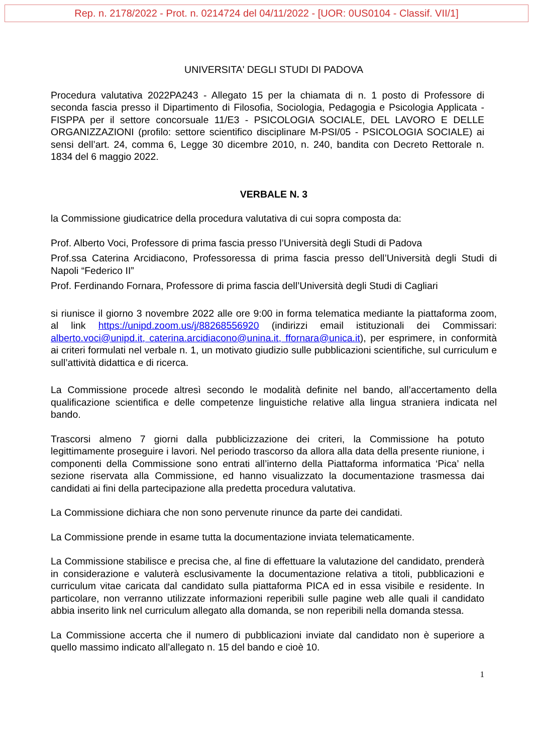Rep. n. 2178/2022 - Prot. n. 0214724 del 04/11/2022 - [UOR: 0US0104 - Classif. VII/1]
UNIVERSITA' DEGLI STUDI DI PADOVA
Procedura valutativa 2022PA243 - Allegato 15 per la chiamata di n. 1 posto di Professore di seconda fascia presso il Dipartimento di Filosofia, Sociologia, Pedagogia e Psicologia Applicata - FISPPA per il settore concorsuale 11/E3 - PSICOLOGIA SOCIALE, DEL LAVORO E DELLE ORGANIZZAZIONI (profilo: settore scientifico disciplinare M-PSI/05 - PSICOLOGIA SOCIALE) ai sensi dell’art. 24, comma 6, Legge 30 dicembre 2010, n. 240, bandita con Decreto Rettorale n. 1834 del 6 maggio 2022.
VERBALE N. 3
la Commissione giudicatrice della procedura valutativa di cui sopra composta da:
Prof. Alberto Voci, Professore di prima fascia presso l’Università degli Studi di Padova
Prof.ssa Caterina Arcidiacono, Professoressa di prima fascia presso dell’Università degli Studi di Napoli “Federico II”
Prof. Ferdinando Fornara, Professore di prima fascia dell’Università degli Studi di Cagliari
si riunisce il giorno 3 novembre 2022 alle ore 9:00 in forma telematica mediante la piattaforma zoom, al link https://unipd.zoom.us/j/88268556920 (indirizzi email istituzionali dei Commissari: alberto.voci@unipd.it, caterina.arcidiacono@unina.it, ffornara@unica.it), per esprimere, in conformità ai criteri formulati nel verbale n. 1, un motivato giudizio sulle pubblicazioni scientifiche, sul curriculum e sull’attività didattica e di ricerca.
La Commissione procede altresì secondo le modalità definite nel bando, all’accertamento della qualificazione scientifica e delle competenze linguistiche relative alla lingua straniera indicata nel bando.
Trascorsi almeno 7 giorni dalla pubblicizzazione dei criteri, la Commissione ha potuto legittimamente proseguire i lavori. Nel periodo trascorso da allora alla data della presente riunione, i componenti della Commissione sono entrati all’interno della Piattaforma informatica ‘Pica’ nella sezione riservata alla Commissione, ed hanno visualizzato la documentazione trasmessa dai candidati ai fini della partecipazione alla predetta procedura valutativa.
La Commissione dichiara che non sono pervenute rinunce da parte dei candidati.
La Commissione prende in esame tutta la documentazione inviata telematicamente.
La Commissione stabilisce e precisa che, al fine di effettuare la valutazione del candidato, prenderà in considerazione e valuterà esclusivamente la documentazione relativa a titoli, pubblicazioni e curriculum vitae caricata dal candidato sulla piattaforma PICA ed in essa visibile e residente. In particolare, non verranno utilizzate informazioni reperibili sulle pagine web alle quali il candidato abbia inserito link nel curriculum allegato alla domanda, se non reperibili nella domanda stessa.
La Commissione accerta che il numero di pubblicazioni inviate dal candidato non è superiore a quello massimo indicato all’allegato n. 15 del bando e cioè 10.
1